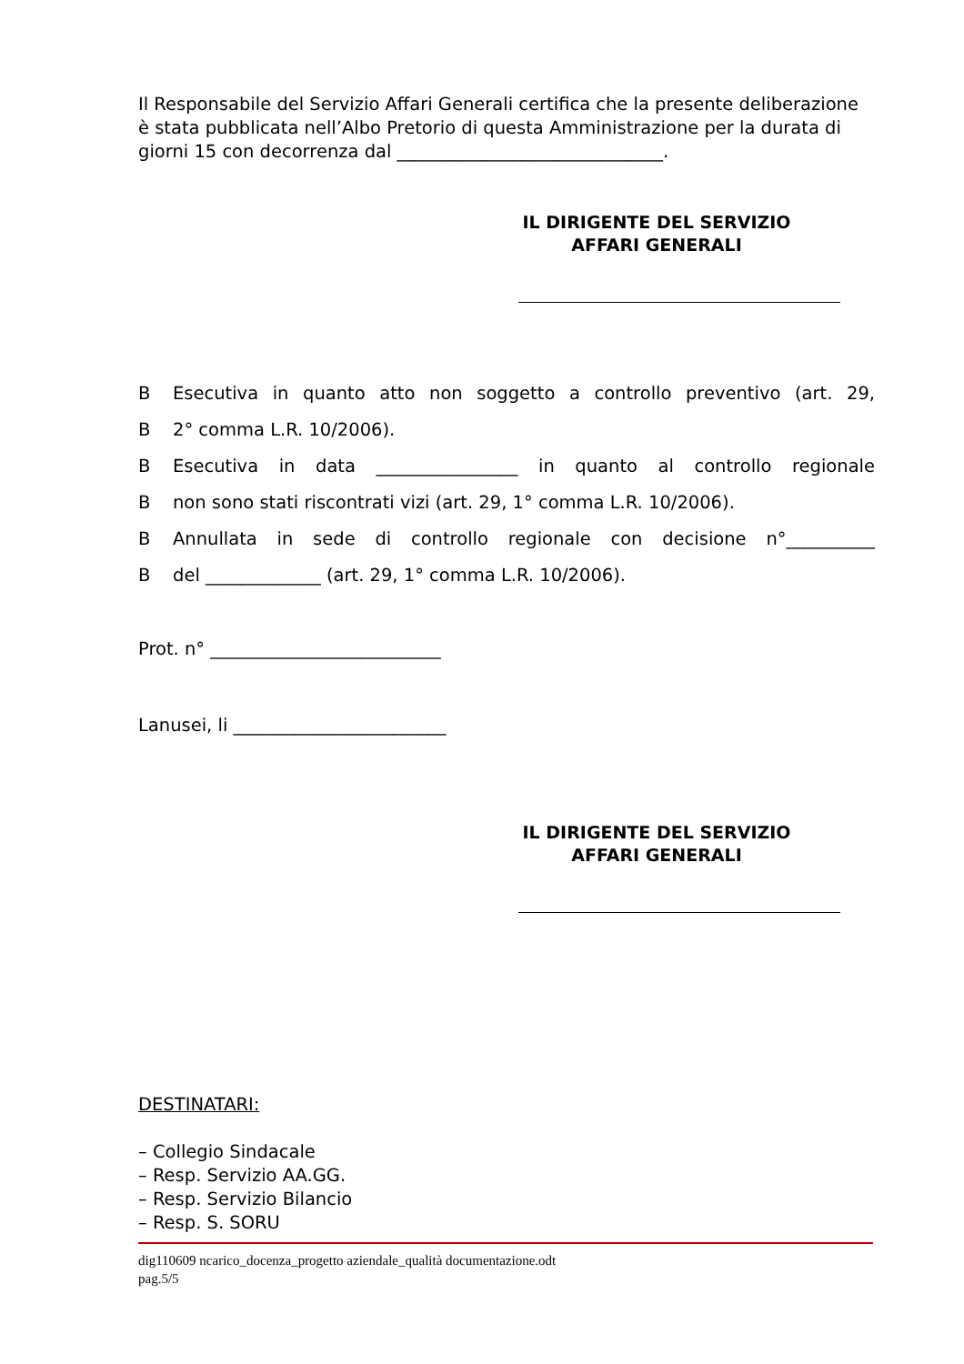Il Responsabile del Servizio Affari Generali certifica che la presente deliberazione è stata pubblicata nell’Albo Pretorio di questa Amministrazione per la durata di giorni 15 con decorrenza dal ______________________________.
IL DIRIGENTE DEL SERVIZIO
AFFARI GENERALI
B Esecutiva in quanto atto non soggetto a controllo preventivo (art. 29,
B 2° comma L.R. 10/2006).
B Esecutiva in data ________________ in quanto al controllo regionale
Bnon sono stati riscontrati vizi (art. 29, 1° comma L.R. 10/2006).
B Annullata in sede di controllo regionale con decisione n°__________
Bdel _____________ (art. 29, 1° comma L.R. 10/2006).
Prot. n° __________________________
Lanusei, li ________________________
IL DIRIGENTE DEL SERVIZIO
AFFARI GENERALI
DESTINATARI:
– Collegio Sindacale
– Resp. Servizio AA.GG.
– Resp. Servizio Bilancio
– Resp. S. SORU
dig110609 ncarico_docenza_progetto aziendale_qualità documentazione.odt
pag.5/5